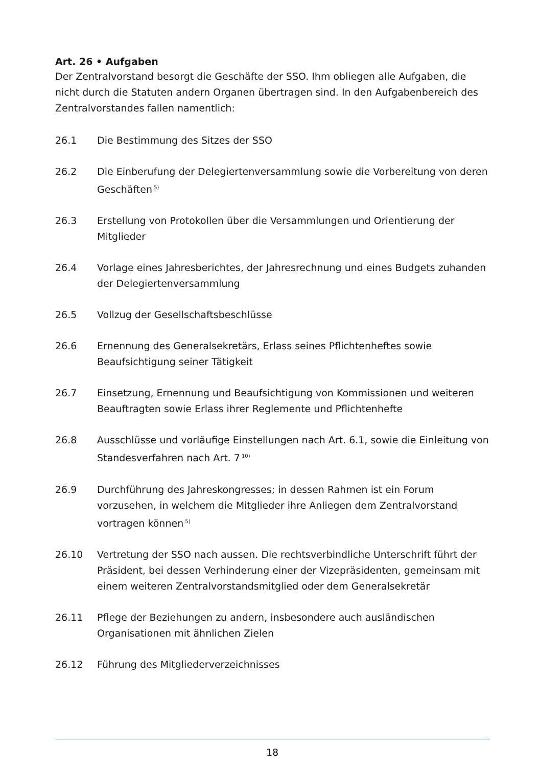Art. 26 • Aufgaben
Der Zentralvorstand besorgt die Geschäfte der SSO. Ihm obliegen alle Aufgaben, die nicht durch die Statuten andern Organen übertragen sind. In den Aufgabenbereich des Zentralvorstandes fallen namentlich:
26.1 Die Bestimmung des Sitzes der SSO
26.2 Die Einberufung der Delegiertenversammlung sowie die Vorbereitung von deren Geschäften<sup>5)</sup>
26.3 Erstellung von Protokollen über die Versammlungen und Orientierung der Mitglieder
26.4 Vorlage eines Jahresberichtes, der Jahresrechnung und eines Budgets zuhanden der Delegiertenversammlung
26.5 Vollzug der Gesellschaftsbeschlüsse
26.6 Ernennung des Generalsekretärs, Erlass seines Pflichtenheftes sowie Beaufsichtigung seiner Tätigkeit
26.7 Einsetzung, Ernennung und Beaufsichtigung von Kommissionen und weiteren Beauftragten sowie Erlass ihrer Reglemente und Pflichtenhefte
26.8 Ausschlüsse und vorläufige Einstellungen nach Art. 6.1, sowie die Einleitung von Standesverfahren nach Art. 7<sup>10)</sup>
26.9 Durchführung des Jahreskongresses; in dessen Rahmen ist ein Forum vorzusehen, in welchem die Mitglieder ihre Anliegen dem Zentralvorstand vortragen können<sup>5)</sup>
26.10 Vertretung der SSO nach aussen. Die rechtsverbindliche Unterschrift führt der Präsident, bei dessen Verhinderung einer der Vizepräsidenten, gemeinsam mit einem weiteren Zentralvorstandsmitglied oder dem Generalsekretär
26.11 Pflege der Beziehungen zu andern, insbesondere auch ausländischen Organisationen mit ähnlichen Zielen
26.12 Führung des Mitgliederverzeichnisses
18